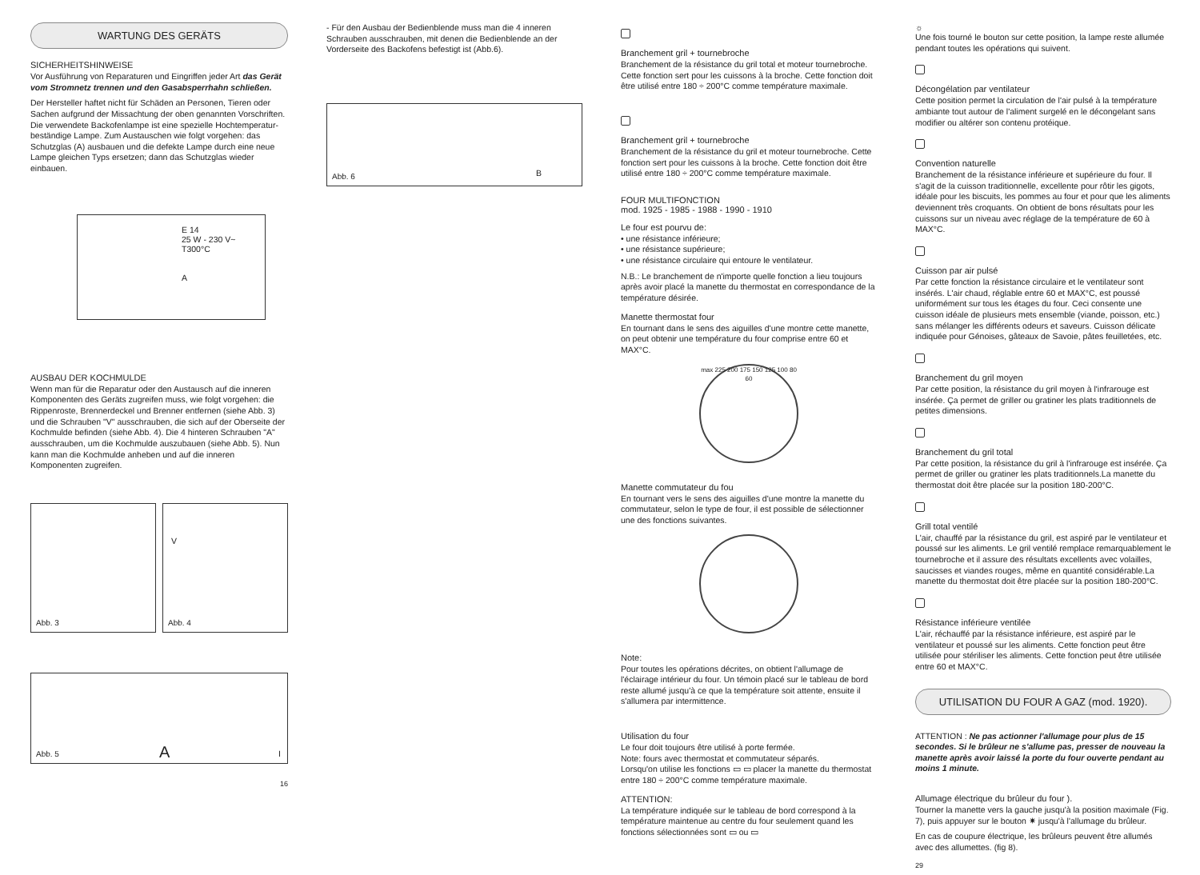WARTUNG DES GERÄTS
SICHERHEITSHINWEISE
Vor Ausführung von Reparaturen und Eingriffen jeder Art das Gerät vom Stromnetz trennen und den Gasabsperrhahn schließen.
Der Hersteller haftet nicht für Schäden an Personen, Tieren oder Sachen aufgrund der Missachtung der oben genannten Vorschriften. Die verwendete Backofenlampe ist eine spezielle Hochtemperatur-beständige Lampe. Zum Austauschen wie folgt vorgehen: das Schutzglas (A) ausbauen und die defekte Lampe durch eine neue Lampe gleichen Typs ersetzen; dann das Schutzglas wieder einbauen.
E 14
25 W - 230 V~
T300°C
A
AUSBAU DER KOCHMULDE
Wenn man für die Reparatur oder den Austausch auf die inneren Komponenten des Geräts zugreifen muss, wie folgt vorgehen: die Rippenroste, Brennerdeckel und Brenner entfernen (siehe Abb. 3) und die Schrauben "V" ausschrauben, die sich auf der Oberseite der Kochmulde befinden (siehe Abb. 4). Die 4 hinteren Schrauben "A" ausschrauben, um die Kochmulde auszubauen (siehe Abb. 5). Nun kann man die Kochmulde anheben und auf die inneren Komponenten zugreifen.
Abb. 3
V
Abb. 4
A I Abb. 5
16
- Für den Ausbau der Bedienblende muss man die 4 inneren Schrauben ausschrauben, mit denen die Bedienblende an der Vorderseite des Backofens befestigt ist (Abb.6).
B Abb. 6
Branchement gril + tournebroche
Branchement de la résistance du gril total et moteur tournebroche. Cette fonction sert pour les cuissons à la broche. Cette fonction doit être utilisé entre 180 ÷ 200°C comme température maximale.
Branchement gril + tournebroche
Branchement de la résistance du gril et moteur tournebroche. Cette fonction sert pour les cuissons à la broche. Cette fonction doit être utilisé entre 180 ÷ 200°C comme température maximale.
FOUR MULTIFONCTION
mod. 1925 - 1985 - 1988 - 1990 - 1910
Le four est pourvu de:
• une résistance inférieure;
• une résistance supérieure;
• une résistance circulaire qui entoure le ventilateur.
N.B.: Le branchement de n'importe quelle fonction a lieu toujours après avoir placé la manette du thermostat en correspondance de la température désirée.
Manette thermostat four
En tournant dans le sens des aiguilles d'une montre cette manette, on peut obtenir une température du four comprise entre 60 et MAX°C.
max 225 200 175 150 125 100 80 60
Manette commutateur du fou
En tournant vers le sens des aiguilles d'une montre la manette du commutateur, selon le type de four, il est possible de sélectionner une des fonctions suivantes.
Note:
Pour toutes les opérations décrites, on obtient l'allumage de l'éclairage intérieur du four. Un témoin placé sur le tableau de bord reste allumé jusqu'à ce que la température soit attente, ensuite il s'allumera par intermittence.
Utilisation du four
Le four doit toujours être utilisé à porte fermée.
Note: fours avec thermostat et commutateur séparés.
Lorsqu'on utilise les fonctions ▭ ▭ placer la manette du thermostat entre 180 ÷ 200°C comme température maximale.
ATTENTION:
La température indiquée sur le tableau de bord correspond à la température maintenue au centre du four seulement quand les fonctions sélectionnées sont ▭ ou ▭
☼
Une fois tourné le bouton sur cette position, la lampe reste allumée pendant toutes les opérations qui suivent.
Décongélation par ventilateur
Cette position permet la circulation de l'air pulsé à la température ambiante tout autour de l'aliment surgelé en le décongelant sans modifier ou altérer son contenu protéique.
Convention naturelle
Branchement de la résistance inférieure et supérieure du four. Il s'agit de la cuisson traditionnelle, excellente pour rôtir les gigots, idéale pour les biscuits, les pommes au four et pour que les aliments deviennent très croquants. On obtient de bons résultats pour les cuissons sur un niveau avec réglage de la température de 60 à MAX°C.
Cuisson par air pulsé
Par cette fonction la résistance circulaire et le ventilateur sont insérés. L'air chaud, réglable entre 60 et MAX°C, est poussé uniformément sur tous les étages du four. Ceci consente une cuisson idéale de plusieurs mets ensemble (viande, poisson, etc.) sans mélanger les différents odeurs et saveurs. Cuisson délicate indiquée pour Génoises, gâteaux de Savoie, pâtes feuilletées, etc.
Branchement du gril moyen
Par cette position, la résistance du gril moyen à l'infrarouge est insérée. Ça permet de griller ou gratiner les plats traditionnels de petites dimensions.
Branchement du gril total
Par cette position, la résistance du gril à l'infrarouge est insérée. Ça permet de griller ou gratiner les plats traditionnels.La manette du thermostat doit être placée sur la position 180-200°C.
Grill total ventilé
L'air, chauffé par la résistance du gril, est aspiré par le ventilateur et poussé sur les aliments. Le gril ventilé remplace remarquablement le tournebroche et il assure des résultats excellents avec volailles, saucisses et viandes rouges, même en quantité considérable.La manette du thermostat doit être placée sur la position 180-200°C.
Résistance inférieure ventilée
L'air, réchauffé par la résistance inférieure, est aspiré par le ventilateur et poussé sur les aliments. Cette fonction peut être utilisée pour stériliser les aliments. Cette fonction peut être utilisée entre 60 et MAX°C.
UTILISATION DU FOUR A GAZ (mod. 1920).
ATTENTION : Ne pas actionner l'allumage pour plus de 15 secondes. Si le brûleur ne s'allume pas, presser de nouveau la manette après avoir laissé la porte du four ouverte pendant au moins 1 minute.
Allumage électrique du brûleur du four ).
Tourner la manette vers la gauche jusqu'à la position maximale (Fig. 7), puis appuyer sur le bouton ✷ jusqu'à l'allumage du brûleur.
En cas de coupure électrique, les brûleurs peuvent être allumés avec des allumettes. (fig 8).
29